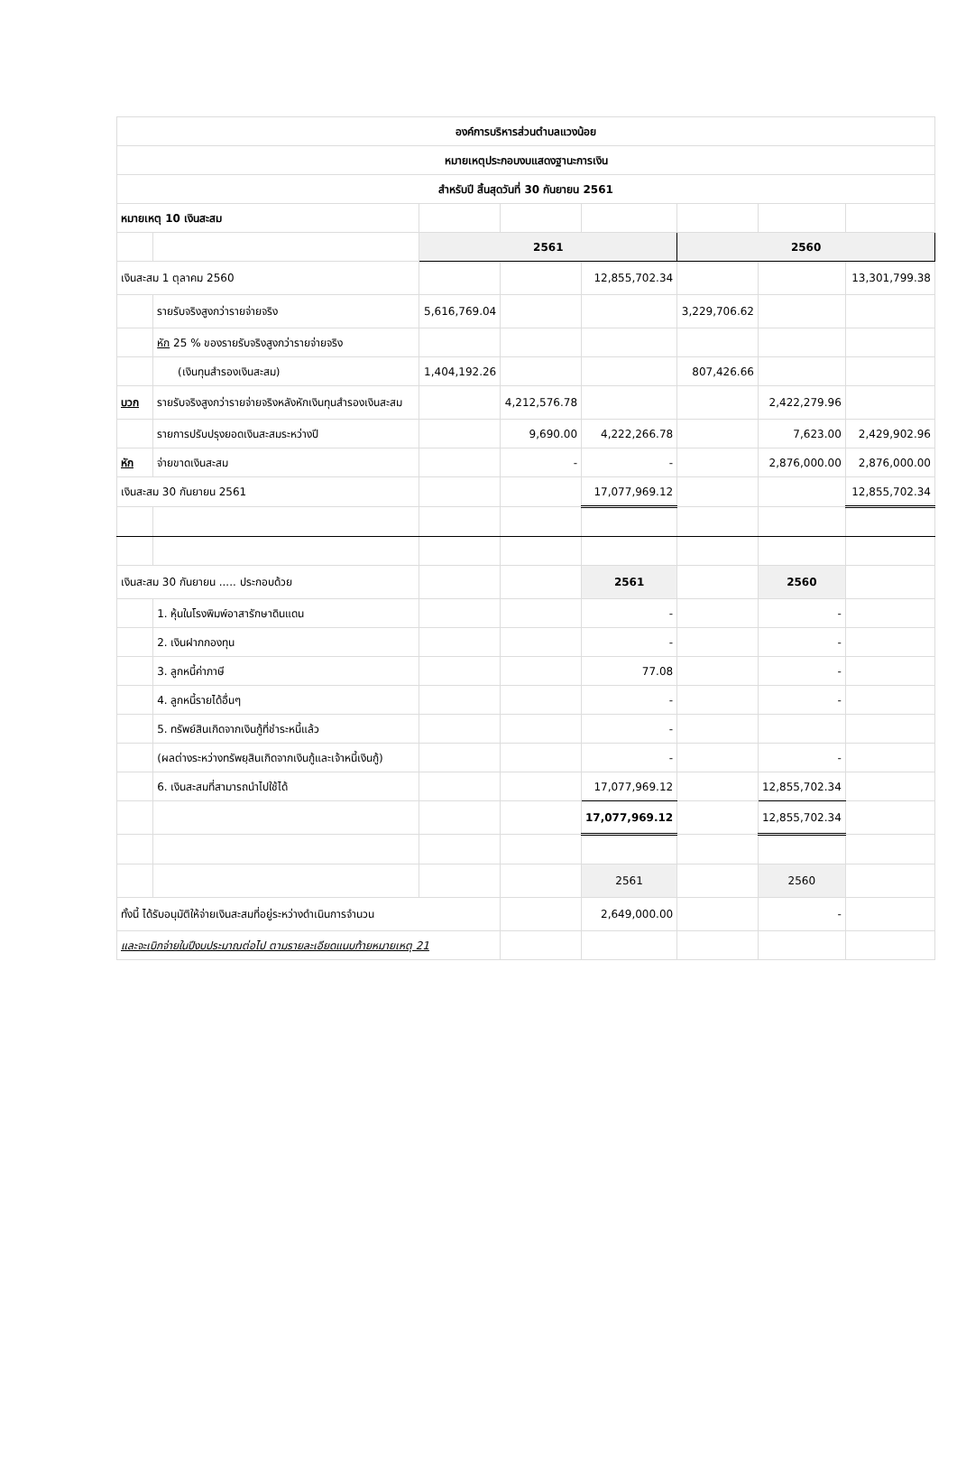| องค์การบริหารส่วนตำบลแวงน้อย | | | | | | | |
| หมายเหตุประกอบงบแสดงฐานะการเงิน | | | | | | | |
| สำหรับปี สิ้นสุดวันที่ 30 กันยายน 2561 | | | | | | | |
| หมายเหตุ 10 เงินสะสม | | | | | | | |
| | | 2561 | | | 2560 | | |
| เงินสะสม 1 ตุลาคม 2560 | | | | 12,855,702.34 | | | 13,301,799.38 |
| | รายรับจริงสูงกว่ารายจ่ายจริง | 5,616,769.04 | | | 3,229,706.62 | | |
| | หัก 25 % ของรายรับจริงสูงกว่ารายจ่ายจริง | | | | | | |
| | (เงินทุนสำรองเงินสะสม) | 1,404,192.26 | | | 807,426.66 | | |
| บวก | รายรับจริงสูงกว่ารายจ่ายจริงหลังหักเงินทุนสำรองเงินสะสม | | 4,212,576.78 | | | 2,422,279.96 | |
| | รายการปรับปรุงยอดเงินสะสมระหว่างปี | | 9,690.00 | 4,222,266.78 | | 7,623.00 | 2,429,902.96 |
| หัก | จ่ายขาดเงินสะสม | | - | - | | 2,876,000.00 | 2,876,000.00 |
| เงินสะสม 30 กันยายน 2561 | | | | 17,077,969.12 | | | 12,855,702.34 |
| เงินสะสม 30 กันยายน ..... ประกอบด้วย | | | | 2561 | | 2560 | |
| | 1. หุ้นในโรงพิมพ์อาสารักษาดินแดน | | | - | | - | |
| | 2. เงินฝากกองทุน | | | - | | - | |
| | 3. ลูกหนี้ค่าภาษี | | | 77.08 | | - | |
| | 4. ลูกหนี้รายได้อื่นๆ | | | - | | - | |
| | 5. ทรัพย์สินเกิดจากเงินกู้ที่ชำระหนี้แล้ว | | | - | | | |
| | (ผลต่างระหว่างทรัพยฺสินเกิดจากเงินกู้และเจ้าหนี้เงินกู้) | | | - | | - | |
| | 6. เงินสะสมที่สามารถนำไปใช้ได้ | | | 17,077,969.12 | | 12,855,702.34 | |
| | | | | 17,077,969.12 | | 12,855,702.34 | |
| | | | | 2561 | | 2560 | |
| ทั้งนี้ ได้รับอนุมัติให้จ่ายเงินสะสมที่อยู่ระหว่างดำเนินการจำนวน | | | | 2,649,000.00 | | - | |
| และจะเบิกจ่ายในปีงบประมาณต่อไป ตามรายละเอียดแนบท้ายหมายเหตุ 21 | | | | | | | |